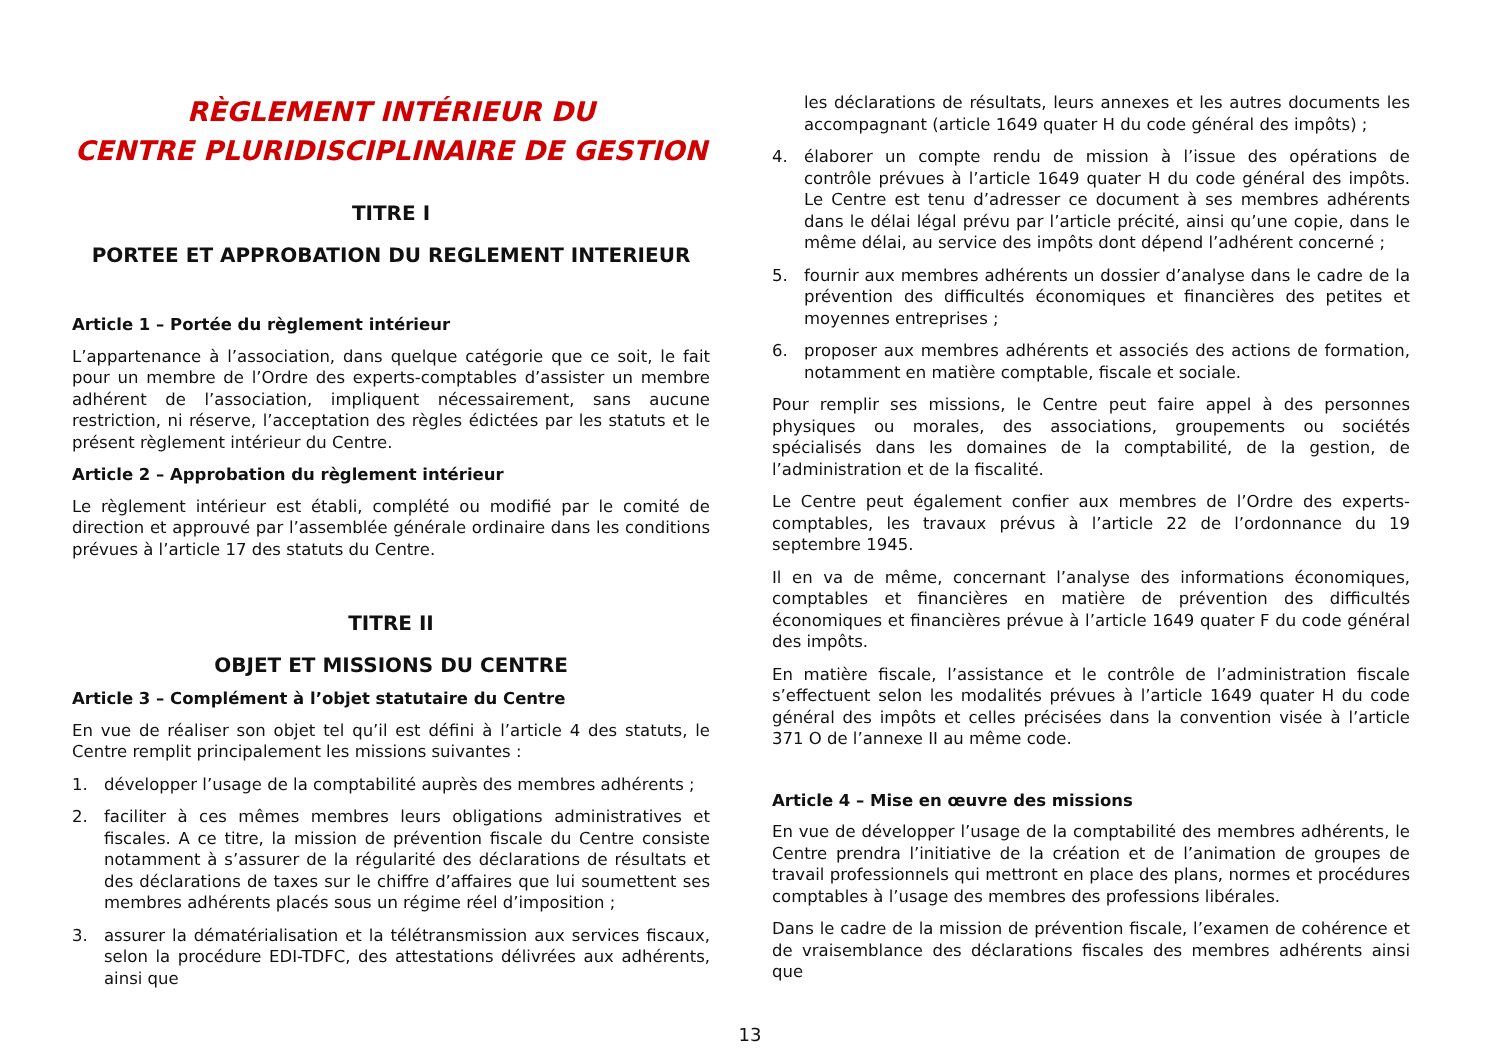RÈGLEMENT INTÉRIEUR DU
CENTRE PLURIDISCIPLINAIRE DE GESTION
TITRE I
PORTEE ET APPROBATION DU REGLEMENT INTERIEUR
Article 1 – Portée du règlement intérieur
L’appartenance à l’association, dans quelque catégorie que ce soit, le fait pour un membre de l’Ordre des experts-comptables d’assister un membre adhérent de l’association, impliquent nécessairement, sans aucune restriction, ni réserve, l’acceptation des règles édictées par les statuts et le présent règlement intérieur du Centre.
Article 2 – Approbation du règlement intérieur
Le règlement intérieur est établi, complété ou modifié par le comité de direction et approuvé par l’assemblée générale ordinaire dans les conditions prévues à l’article 17 des statuts du Centre.
TITRE II
OBJET ET MISSIONS DU CENTRE
Article 3 – Complément à l’objet statutaire du Centre
En vue de réaliser son objet tel qu’il est défini à l’article 4 des statuts, le Centre remplit principalement les missions suivantes :
1. développer l’usage de la comptabilité auprès des membres adhérents ;
2. faciliter à ces mêmes membres leurs obligations administratives et fiscales. A ce titre, la mission de prévention fiscale du Centre consiste notamment à s’assurer de la régularité des déclarations de résultats et des déclarations de taxes sur le chiffre d’affaires que lui soumettent ses membres adhérents placés sous un régime réel d’imposition ;
3. assurer la dématérialisation et la télétransmission aux services fiscaux, selon la procédure EDI-TDFC, des attestations délivrées aux adhérents, ainsi que
les déclarations de résultats, leurs annexes et les autres documents les accompagnant (article 1649 quater H du code général des impôts) ;
4. élaborer un compte rendu de mission à l’issue des opérations de contrôle prévues à l’article 1649 quater H du code général des impôts. Le Centre est tenu d’adresser ce document à ses membres adhérents dans le délai légal prévu par l’article précité, ainsi qu’une copie, dans le même délai, au service des impôts dont dépend l’adhérent concerné ;
5. fournir aux membres adhérents un dossier d’analyse dans le cadre de la prévention des difficultés économiques et financières des petites et moyennes entreprises ;
6. proposer aux membres adhérents et associés des actions de formation, notamment en matière comptable, fiscale et sociale.
Pour remplir ses missions, le Centre peut faire appel à des personnes physiques ou morales, des associations, groupements ou sociétés spécialisés dans les domaines de la comptabilité, de la gestion, de l’administration et de la fiscalité.
Le Centre peut également confier aux membres de l’Ordre des experts-comptables, les travaux prévus à l’article 22 de l’ordonnance du 19 septembre 1945.
Il en va de même, concernant l’analyse des informations économiques, comptables et financières en matière de prévention des difficultés économiques et financières prévue à l’article 1649 quater F du code général des impôts.
En matière fiscale, l’assistance et le contrôle de l’administration fiscale s’effectuent selon les modalités prévues à l’article 1649 quater H du code général des impôts et celles précisées dans la convention visée à l’article 371 O de l’annexe II au même code.
Article 4 – Mise en œuvre des missions
En vue de développer l’usage de la comptabilité des membres adhérents, le Centre prendra l’initiative de la création et de l’animation de groupes de travail professionnels qui mettront en place des plans, normes et procédures comptables à l’usage des membres des professions libérales.
Dans le cadre de la mission de prévention fiscale, l’examen de cohérence et de vraisemblance des déclarations fiscales des membres adhérents ainsi que
13